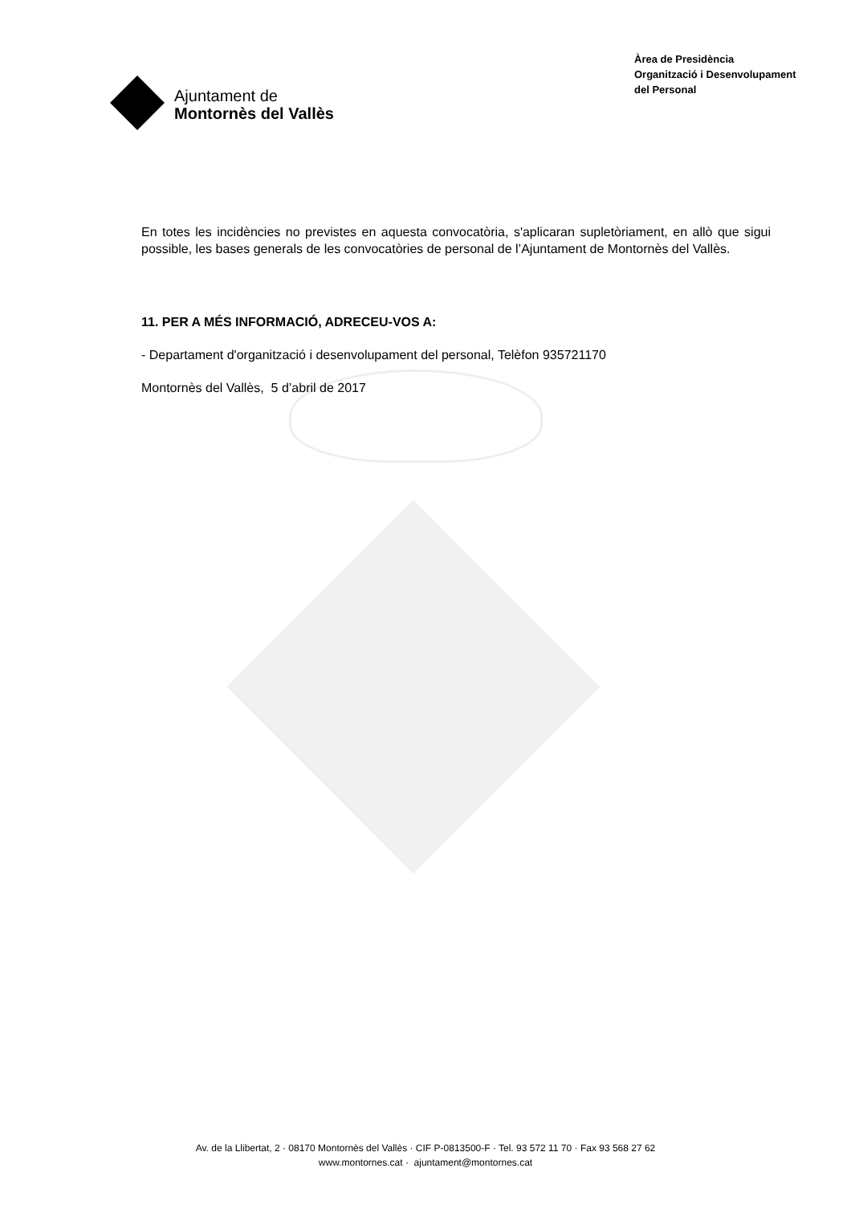Ajuntament de
Montornès del Vallès
Àrea de Presidència
Organització i Desenvolupament
del Personal
En totes les incidències no previstes en aquesta convocatòria, s'aplicaran supletòriament, en allò que sigui possible, les bases generals de les convocatòries de personal de l’Ajuntament de Montornès del Vallès.
11. PER A MÉS INFORMACIÓ, ADRECEU-VOS A:
- Departament d'organització i desenvolupament del personal, Telèfon 935721170
Montornès del Vallès, 5 d’abril de 2017
Av. de la Llibertat, 2 · 08170 Montornès del Vallès · CIF P-0813500-F · Tel. 93 572 11 70 · Fax 93 568 27 62
www.montornes.cat · ajuntament@montornes.cat